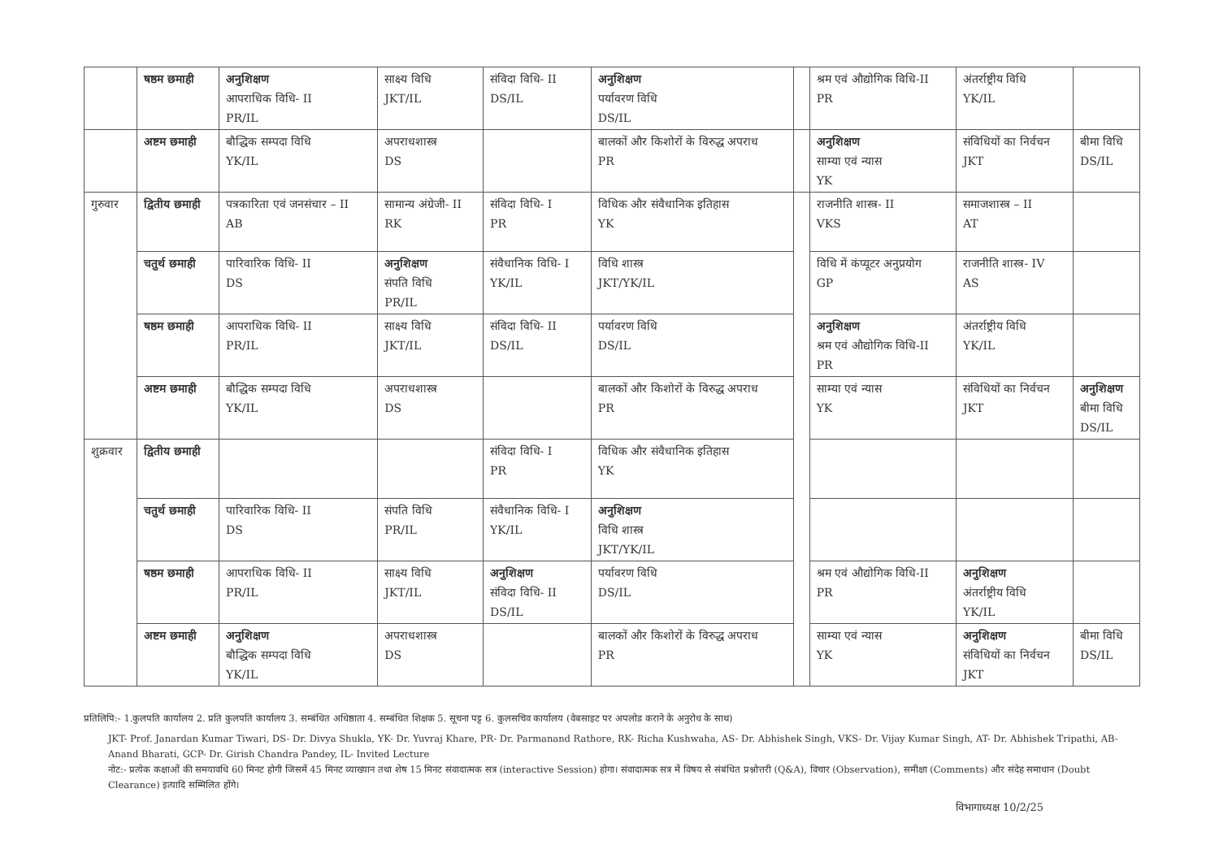| | षष्ठम छमाही | अनुशिक्षण आपराधिक विधि- II PR/IL | साक्ष्य विधि JKT/IL | संविदा विधि- II DS/IL | अनुशिक्षण पर्यावरण विधि DS/IL | | श्रम एवं औद्योगिक विधि-II PR | अंतर्राष्ट्रीय विधि YK/IL | |
| | अष्टम छमाही | बौद्धिक सम्पदा विधि YK/IL | अपराधशास्त्र DS | | बालकों और किशोरों के विरुद्ध अपराध PR | | अनुशिक्षण साम्या एवं न्यास YK | संविधियों का निर्वचन JKT | बीमा विधि DS/IL |
| गुरुवार | द्वितीय छमाही | पत्रकारिता एवं जनसंचार – II AB | सामान्य अंग्रेजी- II RK | संविदा विधि- I PR | विधिक और संवैधानिक इतिहास YK | | राजनीति शास्त्र- II VKS | समाजशास्त्र – II AT | |
| | चतुर्थ छमाही | पारिवारिक विधि- II DS | अनुशिक्षण संपति विधि PR/IL | संवैधानिक विधि- I YK/IL | विधि शास्त्र JKT/YK/IL | | विधि में कंप्यूटर अनुप्रयोग GP | राजनीति शास्त्र- IV AS | |
| | षष्ठम छमाही | आपराधिक विधि- II PR/IL | साक्ष्य विधि JKT/IL | संविदा विधि- II DS/IL | पर्यावरण विधि DS/IL | | अनुशिक्षण श्रम एवं औद्योगिक विधि-II PR | अंतर्राष्ट्रीय विधि YK/IL | |
| | अष्टम छमाही | बौद्धिक सम्पदा विधि YK/IL | अपराधशास्त्र DS | | बालकों और किशोरों के विरुद्ध अपराध PR | | साम्या एवं न्यास YK | संविधियों का निर्वचन JKT | अनुशिक्षण बीमा विधि DS/IL |
| शुक्रवार | द्वितीय छमाही | | | संविदा विधि- I PR | विधिक और संवैधानिक इतिहास YK | | | | |
| | चतुर्थ छमाही | पारिवारिक विधि- II DS | संपति विधि PR/IL | संवैधानिक विधि- I YK/IL | अनुशिक्षण विधि शास्त्र JKT/YK/IL | | | | |
| | षष्ठम छमाही | आपराधिक विधि- II PR/IL | साक्ष्य विधि JKT/IL | अनुशिक्षण संविदा विधि- II DS/IL | पर्यावरण विधि DS/IL | | श्रम एवं औद्योगिक विधि-II PR | अनुशिक्षण अंतर्राष्ट्रीय विधि YK/IL | |
| | अष्टम छमाही | अनुशिक्षण बौद्धिक सम्पदा विधि YK/IL | अपराधशास्त्र DS | | बालकों और किशोरों के विरुद्ध अपराध PR | | साम्या एवं न्यास YK | अनुशिक्षण संविधियों का निर्वचन JKT | बीमा विधि DS/IL |
प्रतिलिपि:- 1.कुलपति कार्यालय 2. प्रति कुलपति कार्यालय 3. सम्बंधित अधिष्ठाता 4. सम्बंधित शिक्षक 5. सूचना पट्ट 6. कुलसचिव कार्यालय (वेबसाइट पर अपलोड कराने के अनुरोध के साथ)
JKT- Prof. Janardan Kumar Tiwari, DS- Dr. Divya Shukla, YK- Dr. Yuvraj Khare, PR- Dr. Parmanand Rathore, RK- Richa Kushwaha, AS- Dr. Abhishek Singh, VKS- Dr. Vijay Kumar Singh, AT- Dr. Abhishek Tripathi, AB- Anand Bharati, GCP- Dr. Girish Chandra Pandey, IL- Invited Lecture
नोट:- प्रत्येक कक्षाओं की समयावधि 60 मिनट होगी जिसमें 45 मिनट व्याख्यान तथा शेष 15 मिनट संवादात्मक सत्र (interactive Session) होगा। संवादात्मक सत्र में विषय से संबंधित प्रश्नोत्तरी (Q&A), विचार (Observation), समीक्षा (Comments) और संदेह समाधान (Doubt Clearance) इत्यादि सम्मिलित होंगे।
विभागाध्यक्ष 10/2/25